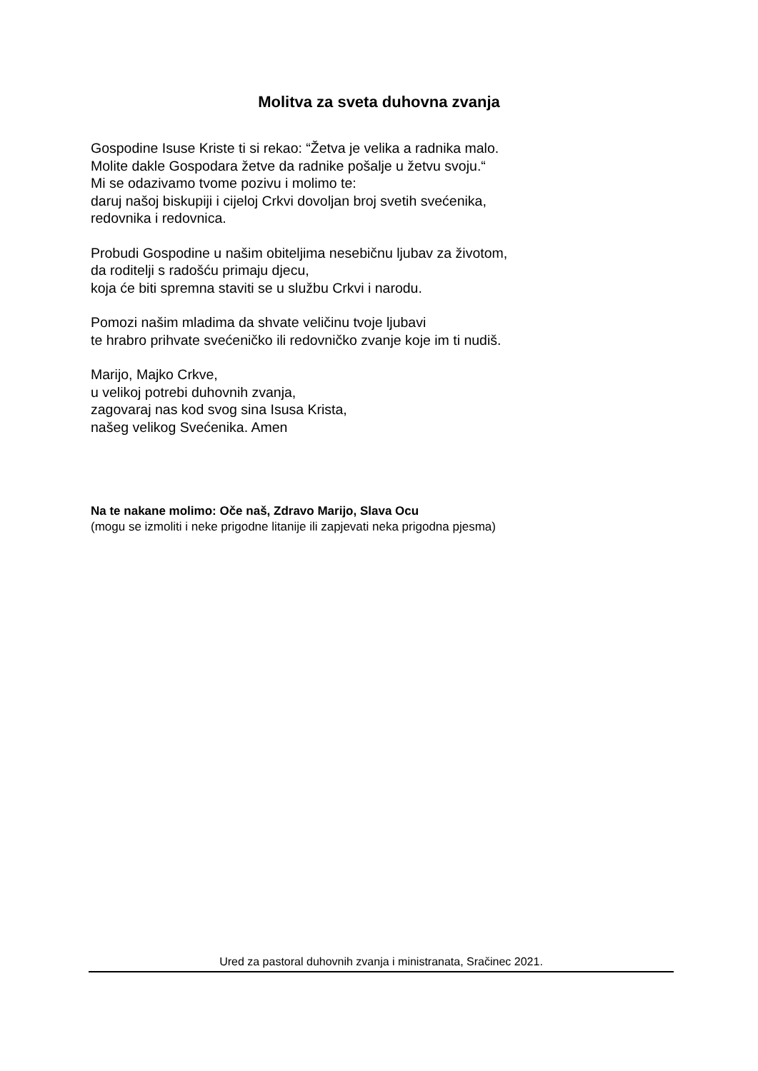Molitva za sveta duhovna zvanja
Gospodine Isuse Kriste ti si rekao: “Žetva je velika a radnika malo.
Molite dakle Gospodara žetve da radnike pošalje u žetvu svoju.“
Mi se odazivamo tvome pozivu i molimo te:
daruj našoj biskupiji i cijeloj Crkvi dovoljan broj svetih svećenika,
redovnika i redovnica.
Probudi Gospodine u našim obiteljima nesebičnu ljubav za životom,
da roditelji s radošću primaju djecu,
koja će biti spremna staviti se u službu Crkvi i narodu.
Pomozi našim mladima da shvate veličinu tvoje ljubavi
te hrabro prihvate svećeničko ili redovničko zvanje koje im ti nudiš.
Marijo, Majko Crkve,
u velikoj potrebi duhovnih zvanja,
zagovaraj nas kod svog sina Isusa Krista,
našeg velikog Svećenika. Amen
Na te nakane molimo: Oče naš, Zdravo Marijo, Slava Ocu
(mogu se izmoliti i neke prigodne litanije ili zapjevati neka prigodna pjesma)
Ured za pastoral duhovnih zvanja i ministranata, Sračinec 2021.